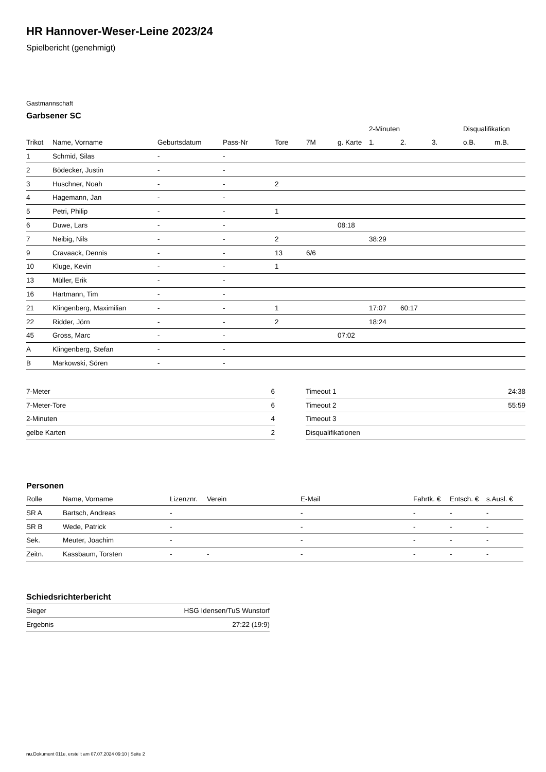HR Hannover-Weser-Leine 2023/24
Spielbericht (genehmigt)
Gastmannschaft
Garbsener SC
| | | | | | | | 2-Minuten | | | Disqualifikation | |
| --- | --- | --- | --- | --- | --- | --- | --- | --- | --- | --- | --- |
| Trikot | Name, Vorname | Geburtsdatum | Pass-Nr | Tore | 7M | g. Karte | 1. | 2. | 3. | o.B. | m.B. |
| 1 | Schmid, Silas | - | - | | | | | | | | |
| 2 | Bödecker, Justin | - | - | | | | | | | | |
| 3 | Huschner, Noah | - | - | 2 | | | | | | | |
| 4 | Hagemann, Jan | - | - | | | | | | | | |
| 5 | Petri, Philip | - | - | 1 | | | | | | | |
| 6 | Duwe, Lars | - | - | | | 08:18 | | | | | |
| 7 | Neibig, Nils | - | - | 2 | | | 38:29 | | | | |
| 9 | Cravaack, Dennis | - | - | 13 | 6/6 | | | | | | |
| 10 | Kluge, Kevin | - | - | 1 | | | | | | | |
| 13 | Müller, Erik | - | - | | | | | | | | |
| 16 | Hartmann, Tim | - | - | | | | | | | | |
| 21 | Klingenberg, Maximilian | - | - | 1 | | | 17:07 | 60:17 | | | |
| 22 | Ridder, Jörn | - | - | 2 | | | 18:24 | | | | |
| 45 | Gross, Marc | - | - | | | 07:02 | | | | | |
| A | Klingenberg, Stefan | - | - | | | | | | | | |
| B | Markowski, Sören | - | - | | | | | | | | |
| 7-Meter | 6 |
| 7-Meter-Tore | 6 |
| 2-Minuten | 4 |
| gelbe Karten | 2 |
| Timeout 1 | 24:38 |
| Timeout 2 | 55:59 |
| Timeout 3 | |
| Disqualifikationen | |
Personen
| Rolle | Name, Vorname | Lizenznr. | Verein | E-Mail | Fahrtk. € | Entsch. € | s.Ausl. € |
| --- | --- | --- | --- | --- | --- | --- | --- |
| SR A | Bartsch, Andreas | - | | - | - | - | - |
| SR B | Wede, Patrick | - | | - | - | - | - |
| Sek. | Meuter, Joachim | - | | - | - | - | - |
| Zeitn. | Kassbaum, Torsten | - | - | - | - | - | - |
Schiedsrichterbericht
| Sieger | HSG Idensen/TuS Wunstorf |
| Ergebnis | 27:22 (19:9) |
nu.Dokument 011e, erstellt am 07.07.2024 09:10 | Seite 2